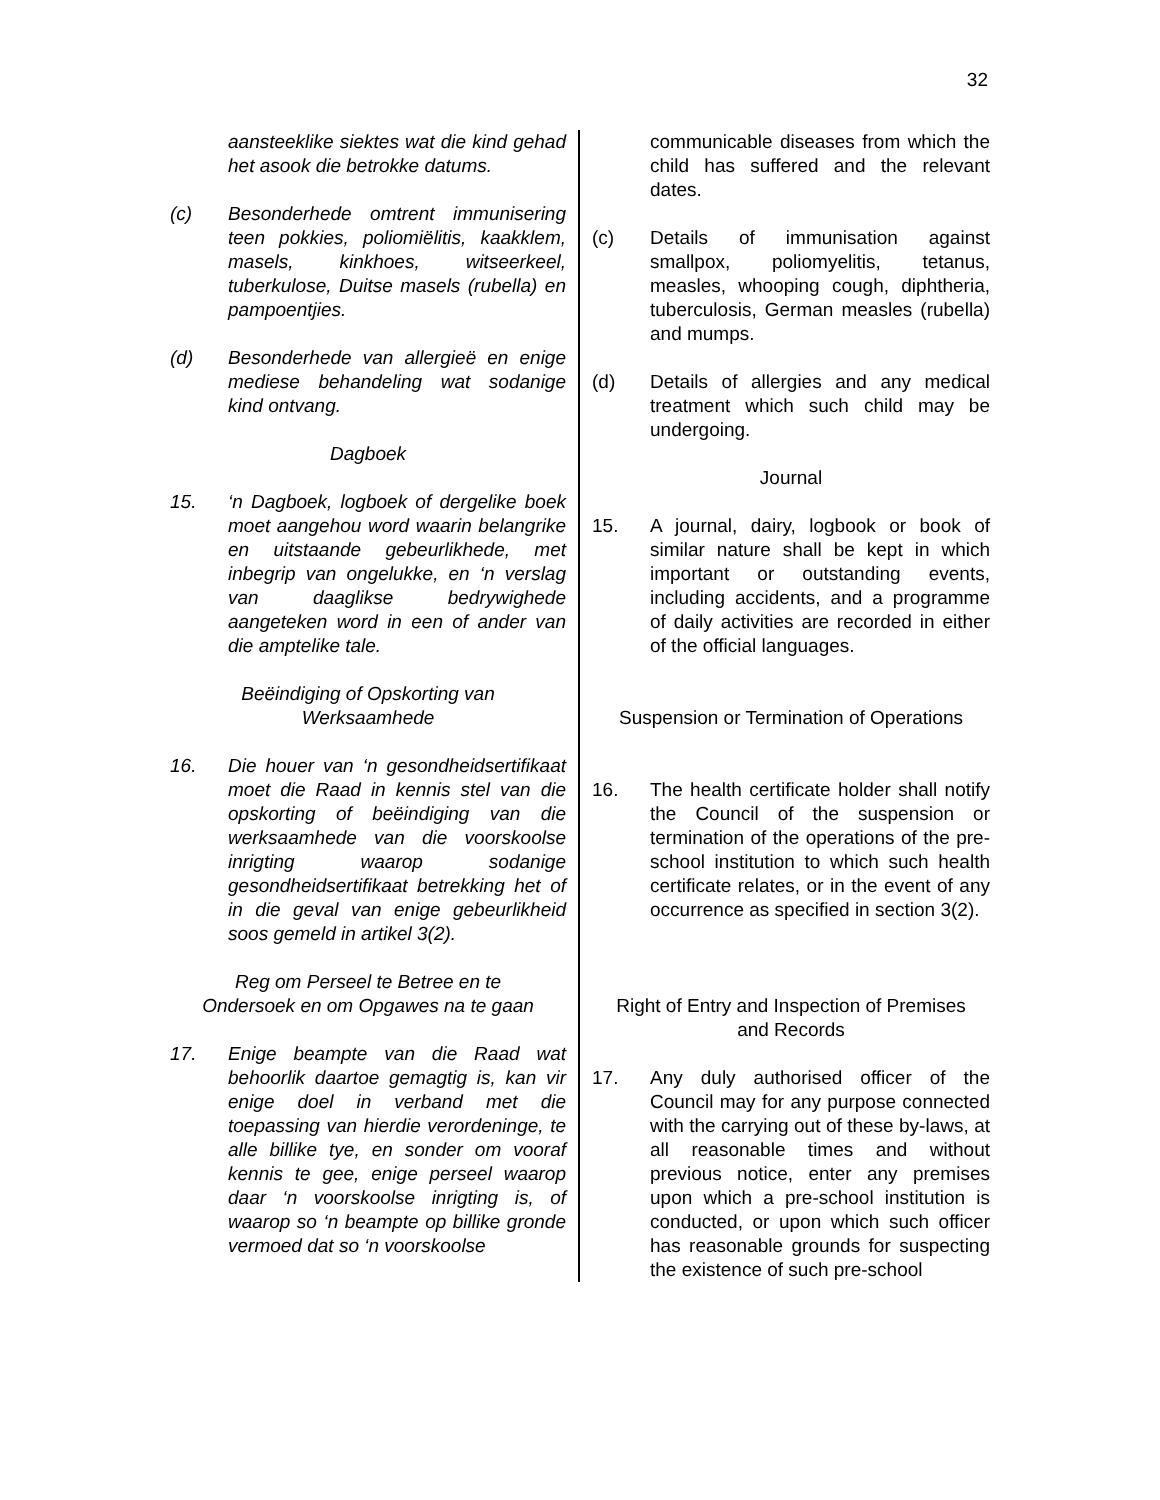32
aansteeklike siektes wat die kind gehad het asook die betrokke datums.
(c) Besonderhede omtrent immunisering teen pokkies, poliomiëlitis, kaakklem, masels, kinkhoes, witseerkeel, tuberkulose, Duitse masels (rubella) en pampoentjies.
(d) Besonderhede van allergieë en enige mediese behandeling wat sodanige kind ontvang.
Dagboek
15. ‘n Dagboek, logboek of dergelike boek moet aangehou word waarin belangrike en uitstaande gebeurlikhede, met inbegrip van ongelukke, en ‘n verslag van daaglikse bedrywighede aangeteken word in een of ander van die amptelike tale.
Beëindiging of Opskorting van
Werksaamhede
16. Die houer van ‘n gesondheidsertifikaat moet die Raad in kennis stel van die opskorting of beëindiging van die werksaamhede van die voorskoolse inrigting waarop sodanige gesondheidsertifikaat betrekking het of in die geval van enige gebeurlikheid soos gemeld in artikel 3(2).
Reg om Perseel te Betree en te
Ondersoek en om Opgawes na te gaan
17. Enige beampte van die Raad wat behoorlik daartoe gemagtig is, kan vir enige doel in verband met die toepassing van hierdie verordeninge, te alle billike tye, en sonder om vooraf kennis te gee, enige perseel waarop daar ‘n voorskoolse inrigting is, of waarop so ‘n beampte op billike gronde vermoed dat so ‘n voorskoolse
communicable diseases from which the child has suffered and the relevant dates.
(c) Details of immunisation against smallpox, poliomyelitis, tetanus, measles, whooping cough, diphtheria, tuberculosis, German measles (rubella) and mumps.
(d) Details of allergies and any medical treatment which such child may be undergoing.
Journal
15. A journal, dairy, logbook or book of similar nature shall be kept in which important or outstanding events, including accidents, and a programme of daily activities are recorded in either of the official languages.
Suspension or Termination of Operations
16. The health certificate holder shall notify the Council of the suspension or termination of the operations of the pre-school institution to which such health certificate relates, or in the event of any occurrence as specified in section 3(2).
Right of Entry and Inspection of Premises
and Records
17. Any duly authorised officer of the Council may for any purpose connected with the carrying out of these by-laws, at all reasonable times and without previous notice, enter any premises upon which a pre-school institution is conducted, or upon which such officer has reasonable grounds for suspecting the existence of such pre-school